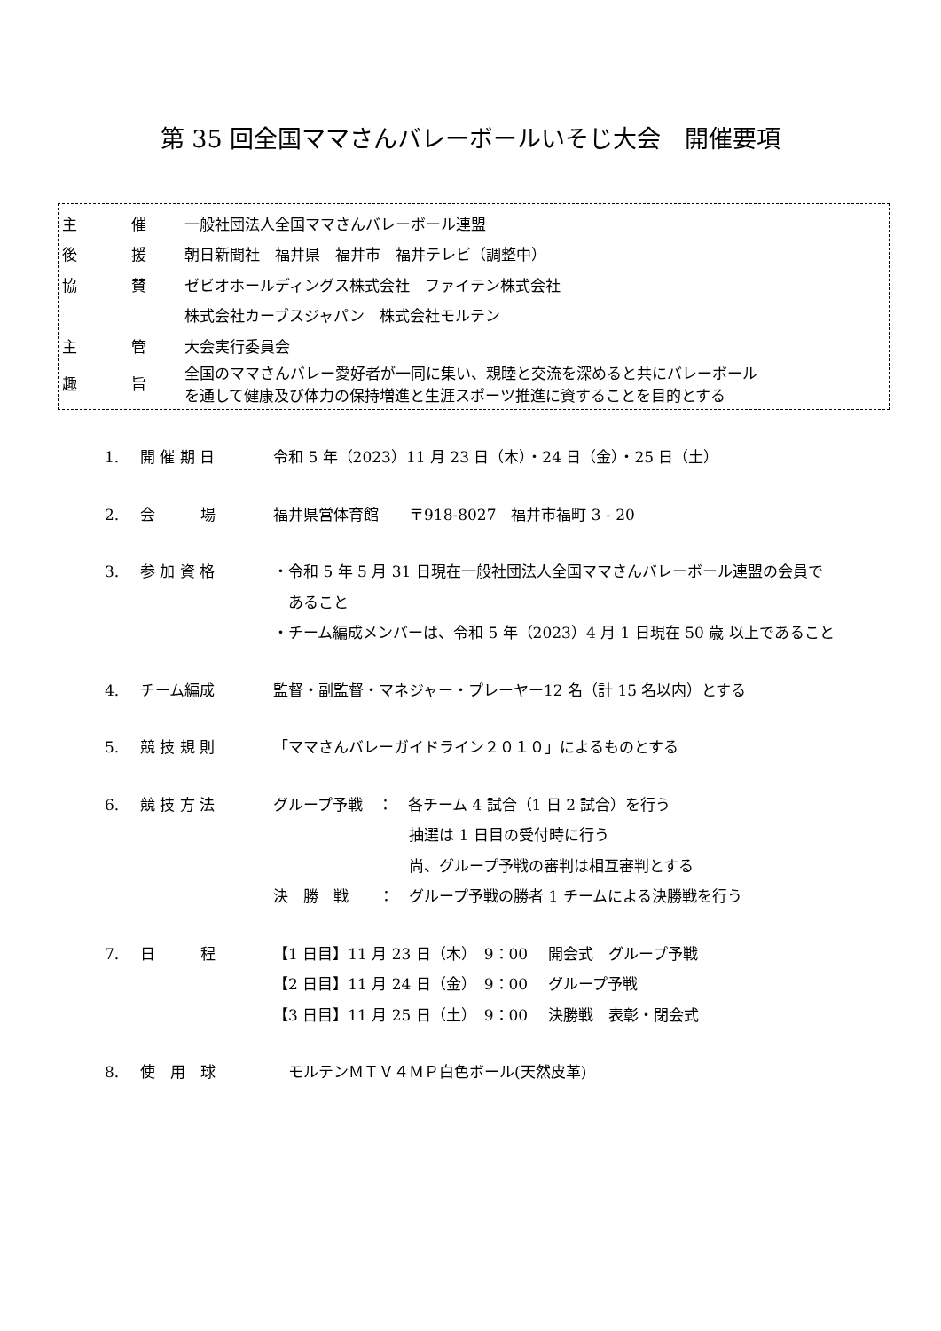第 35 回全国ママさんバレーボールいそじ大会　開催要項
| 主 | 催 | 一般社団法人全国ママさんバレーボール連盟 |
| 後 | 援 | 朝日新聞社 福井県 福井市 福井テレビ（調整中） |
| 協 | 賛 | ゼビオホールディングス株式会社 ファイテン株式会社 |
| | | 株式会社カーブスジャパン 株式会社モルテン |
| 主 | 管 | 大会実行委員会 |
| 趣 | 旨 | 全国のママさんバレー愛好者が一同に集い、親睦と交流を深めると共にバレーボール を通して健康及び体力の保持増進と生涯スポーツ推進に資することを目的とする |
| 1. | 開 催 期 日 | 令和 5 年（2023）11 月 23 日（木）・24 日（金）・25 日（土） |
| 2. | 会 場 | 福井県営体育館 〒918-8027 福井市福町 3 - 20 |
| 3. | 参 加 資 格 | ・令和 5 年 5 月 31 日現在一般社団法人全国ママさんバレーボール連盟の会員で あること ・チーム編成メンバーは、令和 5 年（2023）4 月 1 日現在 50 歳 以上であること |
| 4. | チーム編成 | 監督・副監督・マネジャー・プレーヤー12 名（計 15 名以内）とする |
| 5. | 競 技 規 則 | 「ママさんバレーガイドライン２０１０」によるものとする |
| 6. | 競 技 方 法 | グループ予戦 ： 各チーム 4 試合（1 日 2 試合）を行う 抽選は 1 日目の受付時に行う 尚、グループ予戦の審判は相互審判とする 決 勝 戦 ： グループ予戦の勝者 1 チームによる決勝戦を行う |
| 7. | 日 程 | 【1 日目】11 月 23 日（木） 9：00 開会式 グループ予戦 【2 日目】11 月 24 日（金） 9：00 グループ予戦 【3 日目】11 月 25 日（土） 9：00 決勝戦 表彰・閉会式 |
| 8. | 使 用 球 | モルテンＭＴＶ４ＭＰ白色ボール(天然皮革) |